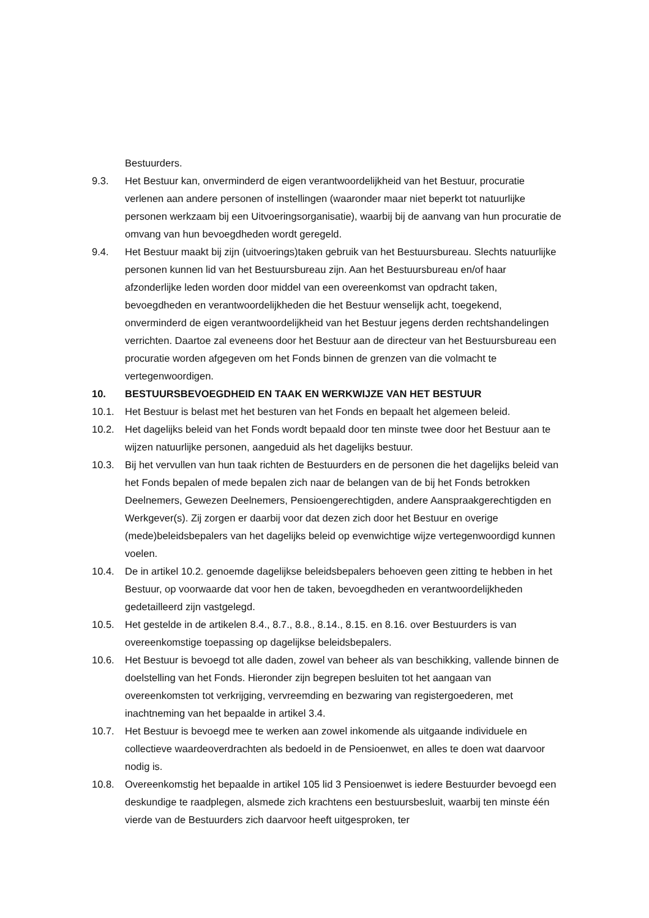Bestuurders.
9.3. Het Bestuur kan, onverminderd de eigen verantwoordelijkheid van het Bestuur, procuratie verlenen aan andere personen of instellingen (waaronder maar niet beperkt tot natuurlijke personen werkzaam bij een Uitvoeringsorganisatie), waarbij bij de aanvang van hun procuratie de omvang van hun bevoegdheden wordt geregeld.
9.4. Het Bestuur maakt bij zijn (uitvoerings)taken gebruik van het Bestuursbureau. Slechts natuurlijke personen kunnen lid van het Bestuursbureau zijn. Aan het Bestuursbureau en/of haar afzonderlijke leden worden door middel van een overeenkomst van opdracht taken, bevoegdheden en verantwoordelijkheden die het Bestuur wenselijk acht, toegekend, onverminderd de eigen verantwoordelijkheid van het Bestuur jegens derden rechtshandelingen verrichten. Daartoe zal eveneens door het Bestuur aan de directeur van het Bestuursbureau een procuratie worden afgegeven om het Fonds binnen de grenzen van die volmacht te vertegenwoordigen.
10. BESTUURSBEVOEGDHEID EN TAAK EN WERKWIJZE VAN HET BESTUUR
10.1. Het Bestuur is belast met het besturen van het Fonds en bepaalt het algemeen beleid.
10.2. Het dagelijks beleid van het Fonds wordt bepaald door ten minste twee door het Bestuur aan te wijzen natuurlijke personen, aangeduid als het dagelijks bestuur.
10.3. Bij het vervullen van hun taak richten de Bestuurders en de personen die het dagelijks beleid van het Fonds bepalen of mede bepalen zich naar de belangen van de bij het Fonds betrokken Deelnemers, Gewezen Deelnemers, Pensioengerechtigden, andere Aanspraakgerechtigden en Werkgever(s). Zij zorgen er daarbij voor dat dezen zich door het Bestuur en overige (mede)beleidsbepalers van het dagelijks beleid op evenwichtige wijze vertegenwoordigd kunnen voelen.
10.4. De in artikel 10.2. genoemde dagelijkse beleidsbepalers behoeven geen zitting te hebben in het Bestuur, op voorwaarde dat voor hen de taken, bevoegdheden en verantwoordelijkheden gedetailleerd zijn vastgelegd.
10.5. Het gestelde in de artikelen 8.4., 8.7., 8.8., 8.14., 8.15. en 8.16. over Bestuurders is van overeenkomstige toepassing op dagelijkse beleidsbepalers.
10.6. Het Bestuur is bevoegd tot alle daden, zowel van beheer als van beschikking, vallende binnen de doelstelling van het Fonds. Hieronder zijn begrepen besluiten tot het aangaan van overeenkomsten tot verkrijging, vervreemding en bezwaring van registergoederen, met inachtneming van het bepaalde in artikel 3.4.
10.7. Het Bestuur is bevoegd mee te werken aan zowel inkomende als uitgaande individuele en collectieve waardeoverdrachten als bedoeld in de Pensioenwet, en alles te doen wat daarvoor nodig is.
10.8. Overeenkomstig het bepaalde in artikel 105 lid 3 Pensioenwet is iedere Bestuurder bevoegd een deskundige te raadplegen, alsmede zich krachtens een bestuursbesluit, waarbij ten minste één vierde van de Bestuurders zich daarvoor heeft uitgesproken, ter